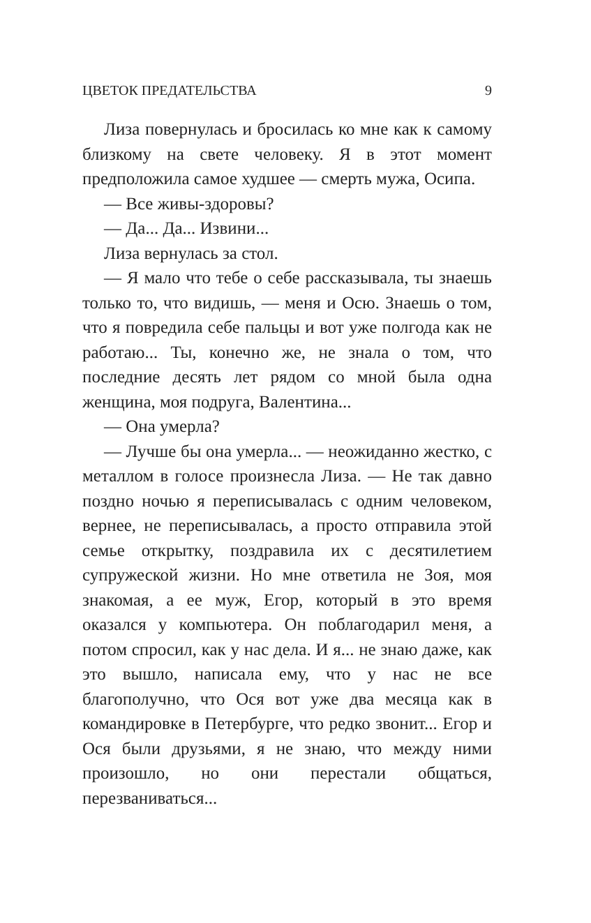ЦВЕТОК ПРЕДАТЕЛЬСТВА 9
Лиза повернулась и бросилась ко мне как к самому близкому на свете человеку. Я в этот момент предположила самое худшее — смерть мужа, Осипа.
— Все живы-здоровы?
— Да... Да... Извини...
Лиза вернулась за стол.
— Я мало что тебе о себе рассказывала, ты знаешь только то, что видишь, — меня и Осю. Знаешь о том, что я повредила себе пальцы и вот уже полгода как не работаю... Ты, конечно же, не знала о том, что последние десять лет рядом со мной была одна женщина, моя подруга, Валентина...
— Она умерла?
— Лучше бы она умерла... — неожиданно жестко, с металлом в голосе произнесла Лиза. — Не так давно поздно ночью я переписывалась с одним человеком, вернее, не переписывалась, а просто отправила этой семье открытку, поздравила их с десятилетием супружеской жизни. Но мне ответила не Зоя, моя знакомая, а ее муж, Егор, который в это время оказался у компьютера. Он поблагодарил меня, а потом спросил, как у нас дела. И я... не знаю даже, как это вышло, написала ему, что у нас не все благополучно, что Ося вот уже два месяца как в командировке в Петербурге, что редко звонит... Егор и Ося были друзьями, я не знаю, что между ними произошло, но они перестали общаться, перезваниваться...